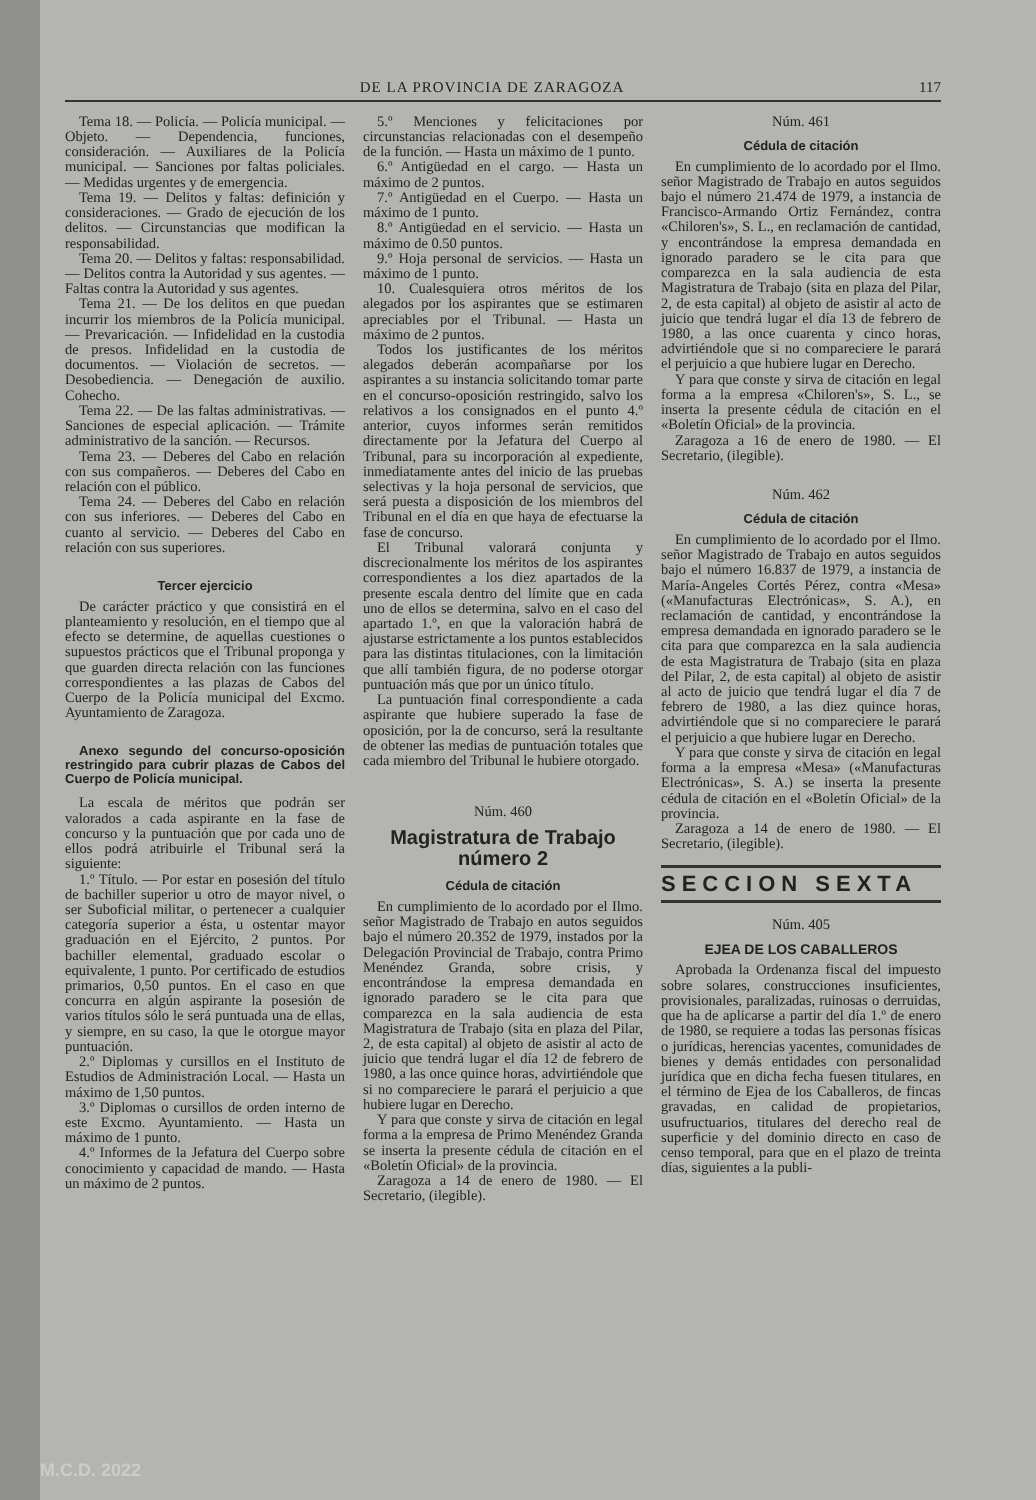DE LA PROVINCIA DE ZARAGOZA 117
Tema 18. — Policía. — Policía municipal. — Objeto. — Dependencia, funciones, consideración. — Auxiliares de la Policía municipal. — Sanciones por faltas policiales. — Medidas urgentes y de emergencia.
Tema 19. — Delitos y faltas: definición y consideraciones. — Grado de ejecución de los delitos. — Circunstancias que modifican la responsabilidad.
Tema 20. — Delitos y faltas: responsabilidad. — Delitos contra la Autoridad y sus agentes. — Faltas contra la Autoridad y sus agentes.
Tema 21. — De los delitos en que puedan incurrir los miembros de la Policía municipal. — Prevaricación. — Infidelidad en la custodia de presos. Infidelidad en la custodia de documentos. — Violación de secretos. — Desobediencia. — Denegación de auxilio. Cohecho.
Tema 22. — De las faltas administrativas. — Sanciones de especial aplicación. — Trámite administrativo de la sanción. — Recursos.
Tema 23. — Deberes del Cabo en relación con sus compañeros. — Deberes del Cabo en relación con el público.
Tema 24. — Deberes del Cabo en relación con sus inferiores. — Deberes del Cabo en cuanto al servicio. — Deberes del Cabo en relación con sus superiores.
Tercer ejercicio
De carácter práctico y que consistirá en el planteamiento y resolución, en el tiempo que al efecto se determine, de aquellas cuestiones o supuestos prácticos que el Tribunal proponga y que guarden directa relación con las funciones correspondientes a las plazas de Cabos del Cuerpo de la Policía municipal del Excmo. Ayuntamiento de Zaragoza.
Anexo segundo del concurso-oposición restringido para cubrir plazas de Cabos del Cuerpo de Policía municipal.
La escala de méritos que podrán ser valorados a cada aspirante en la fase de concurso y la puntuación que por cada uno de ellos podrá atribuirle el Tribunal será la siguiente:
1.º Título. — Por estar en posesión del título de bachiller superior u otro de mayor nivel, o ser Suboficial militar, o pertenecer a cualquier categoría superior a ésta, u ostentar mayor graduación en el Ejército, 2 puntos. Por bachiller elemental, graduado escolar o equivalente, 1 punto. Por certificado de estudios primarios, 0,50 puntos. En el caso en que concurra en algún aspirante la posesión de varios títulos sólo le será puntuada una de ellas, y siempre, en su caso, la que le otorgue mayor puntuación.
2.º Diplomas y cursillos en el Instituto de Estudios de Administración Local. — Hasta un máximo de 1,50 puntos.
3.º Diplomas o cursillos de orden interno de este Excmo. Ayuntamiento. — Hasta un máximo de 1 punto.
4.º Informes de la Jefatura del Cuerpo sobre conocimiento y capacidad de mando. — Hasta un máximo de 2 puntos.
5.º Menciones y felicitaciones por circunstancias relacionadas con el desempeño de la función. — Hasta un máximo de 1 punto.
6.º Antigüedad en el cargo. — Hasta un máximo de 2 puntos.
7.º Antigüedad en el Cuerpo. — Hasta un máximo de 1 punto.
8.º Antigüedad en el servicio. — Hasta un máximo de 0.50 puntos.
9.º Hoja personal de servicios. — Hasta un máximo de 1 punto.
10. Cualesquiera otros méritos de los alegados por los aspirantes que se estimaren apreciables por el Tribunal. — Hasta un máximo de 2 puntos.
Todos los justificantes de los méritos alegados deberán acompañarse por los aspirantes a su instancia solicitando tomar parte en el concurso-oposición restringido, salvo los relativos a los consignados en el punto 4.º anterior, cuyos informes serán remitidos directamente por la Jefatura del Cuerpo al Tribunal, para su incorporación al expediente, inmediatamente antes del inicio de las pruebas selectivas y la hoja personal de servicios, que será puesta a disposición de los miembros del Tribunal en el día en que haya de efectuarse la fase de concurso.
El Tribunal valorará conjunta y discrecionalmente los méritos de los aspirantes correspondientes a los diez apartados de la presente escala dentro del límite que en cada uno de ellos se determina, salvo en el caso del apartado 1.º, en que la valoración habrá de ajustarse estrictamente a los puntos establecidos para las distintas titulaciones, con la limitación que allí también figura, de no poderse otorgar puntuación más que por un único título.
La puntuación final correspondiente a cada aspirante que hubiere superado la fase de oposición, por la de concurso, será la resultante de obtener las medias de puntuación totales que cada miembro del Tribunal le hubiere otorgado.
Núm. 460
Magistratura de Trabajo
número 2
Cédula de citación
En cumplimiento de lo acordado por el Ilmo. señor Magistrado de Trabajo en autos seguidos bajo el número 20.352 de 1979, instados por la Delegación Provincial de Trabajo, contra Primo Menéndez Granda, sobre crisis, y encontrándose la empresa demandada en ignorado paradero se le cita para que comparezca en la sala audiencia de esta Magistratura de Trabajo (sita en plaza del Pilar, 2, de esta capital) al objeto de asistir al acto de juicio que tendrá lugar el día 12 de febrero de 1980, a las once quince horas, advirtiéndole que si no compareciere le parará el perjuicio a que hubiere lugar en Derecho.
Y para que conste y sirva de citación en legal forma a la empresa de Primo Menéndez Granda se inserta la presente cédula de citación en el «Boletín Oficial» de la provincia.
Zaragoza a 14 de enero de 1980. — El Secretario, (ilegible).
Núm. 461
Cédula de citación
En cumplimiento de lo acordado por el Ilmo. señor Magistrado de Trabajo en autos seguidos bajo el número 21.474 de 1979, a instancia de Francisco-Armando Ortiz Fernández, contra «Chiloren's», S. L., en reclamación de cantidad, y encontrándose la empresa demandada en ignorado paradero se le cita para que comparezca en la sala audiencia de esta Magistratura de Trabajo (sita en plaza del Pilar, 2, de esta capital) al objeto de asistir al acto de juicio que tendrá lugar el día 13 de febrero de 1980, a las once cuarenta y cinco horas, advirtiéndole que si no compareciere le parará el perjuicio a que hubiere lugar en Derecho.
Y para que conste y sirva de citación en legal forma a la empresa «Chiloren's», S. L., se inserta la presente cédula de citación en el «Boletín Oficial» de la provincia.
Zaragoza a 16 de enero de 1980. — El Secretario, (ilegible).
Núm. 462
Cédula de citación
En cumplimiento de lo acordado por el Ilmo. señor Magistrado de Trabajo en autos seguidos bajo el número 16.837 de 1979, a instancia de María-Angeles Cortés Pérez, contra «Mesa» («Manufacturas Electrónicas», S. A.), en reclamación de cantidad, y encontrándose la empresa demandada en ignorado paradero se le cita para que comparezca en la sala audiencia de esta Magistratura de Trabajo (sita en plaza del Pilar, 2, de esta capital) al objeto de asistir al acto de juicio que tendrá lugar el día 7 de febrero de 1980, a las diez quince horas, advirtiéndole que si no compareciere le parará el perjuicio a que hubiere lugar en Derecho.
Y para que conste y sirva de citación en legal forma a la empresa «Mesa» («Manufacturas Electrónicas», S. A.) se inserta la presente cédula de citación en el «Boletín Oficial» de la provincia.
Zaragoza a 14 de enero de 1980. — El Secretario, (ilegible).
SECCION SEXTA
Núm. 405
EJEA DE LOS CABALLEROS
Aprobada la Ordenanza fiscal del impuesto sobre solares, construcciones insuficientes, provisionales, paralizadas, ruinosas o derruidas, que ha de aplicarse a partir del día 1.º de enero de 1980, se requiere a todas las personas físicas o jurídicas, herencias yacentes, comunidades de bienes y demás entidades con personalidad jurídica que en dicha fecha fuesen titulares, en el término de Ejea de los Caballeros, de fincas gravadas, en calidad de propietarios, usufructuarios, titulares del derecho real de superficie y del dominio directo en caso de censo temporal, para que en el plazo de treinta días, siguientes a la publi-
M.C.D. 2022